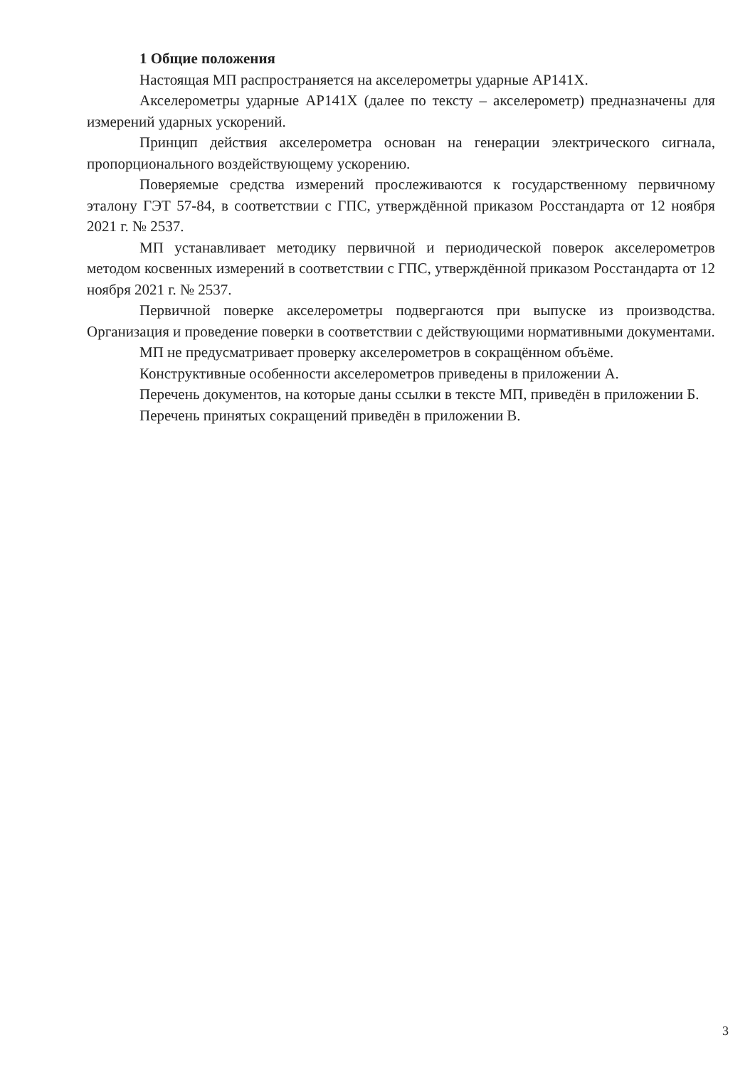1 Общие положения
Настоящая МП распространяется на акселерометры ударные АР141Х.
Акселерометры ударные АР141Х (далее по тексту – акселерометр) предназначены для измерений ударных ускорений.
Принцип действия акселерометра основан на генерации электрического сигнала, пропорционального воздействующему ускорению.
Поверяемые средства измерений прослеживаются к государственному первичному эталону ГЭТ 57-84, в соответствии с ГПС, утверждённой приказом Росстандарта от 12 ноября 2021 г. № 2537.
МП устанавливает методику первичной и периодической поверок акселерометров методом косвенных измерений в соответствии с ГПС, утверждённой приказом Росстандарта от 12 ноября 2021 г. № 2537.
Первичной поверке акселерометры подвергаются при выпуске из производства. Организация и проведение поверки в соответствии с действующими нормативными документами.
МП не предусматривает проверку акселерометров в сокращённом объёме.
Конструктивные особенности акселерометров приведены в приложении А.
Перечень документов, на которые даны ссылки в тексте МП, приведён в приложении Б.
Перечень принятых сокращений приведён в приложении В.
3